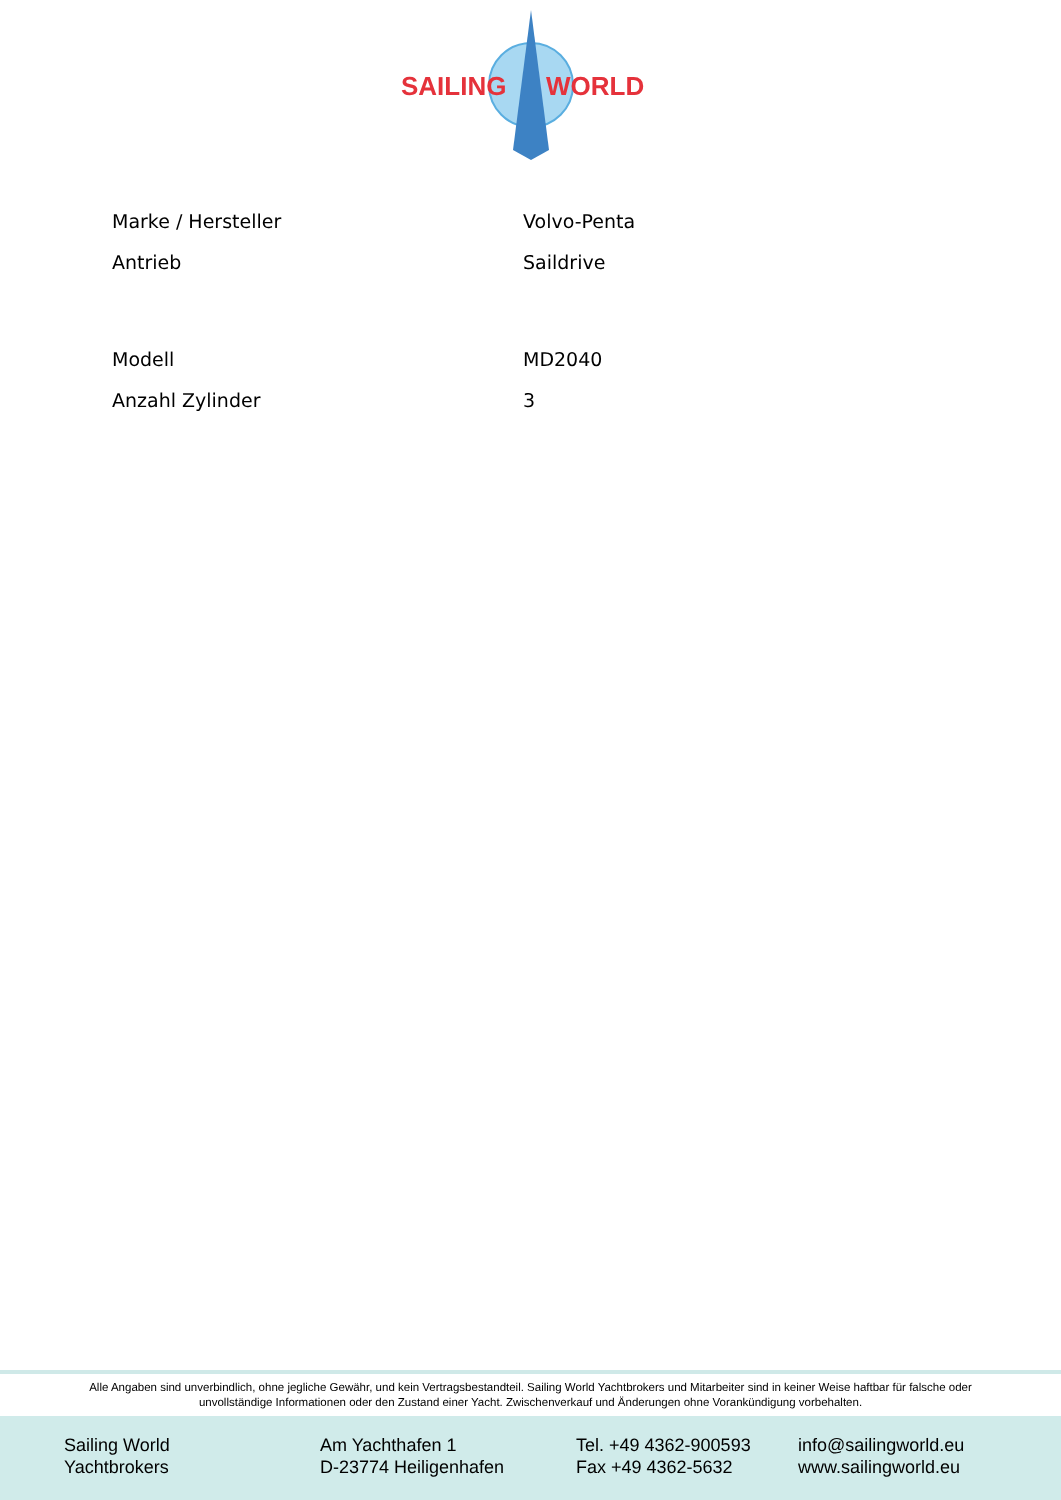SAILING
WORLD
| Marke / Hersteller | Volvo-Penta |
| Antrieb | Saildrive |
| Modell | MD2040 |
| Anzahl Zylinder | 3 |
Alle Angaben sind unverbindlich, ohne jegliche Gewähr, und kein Vertragsbestandteil. Sailing World Yachtbrokers und Mitarbeiter sind in keiner Weise haftbar für falsche oder unvollständige Informationen oder den Zustand einer Yacht. Zwischenverkauf und Änderungen ohne Vorankündigung vorbehalten.
Sailing World
Yachtbrokers
Am Yachthafen 1
D-23774 Heiligenhafen
Tel. +49 4362-900593
Fax +49 4362-5632
info@sailingworld.eu
www.sailingworld.eu